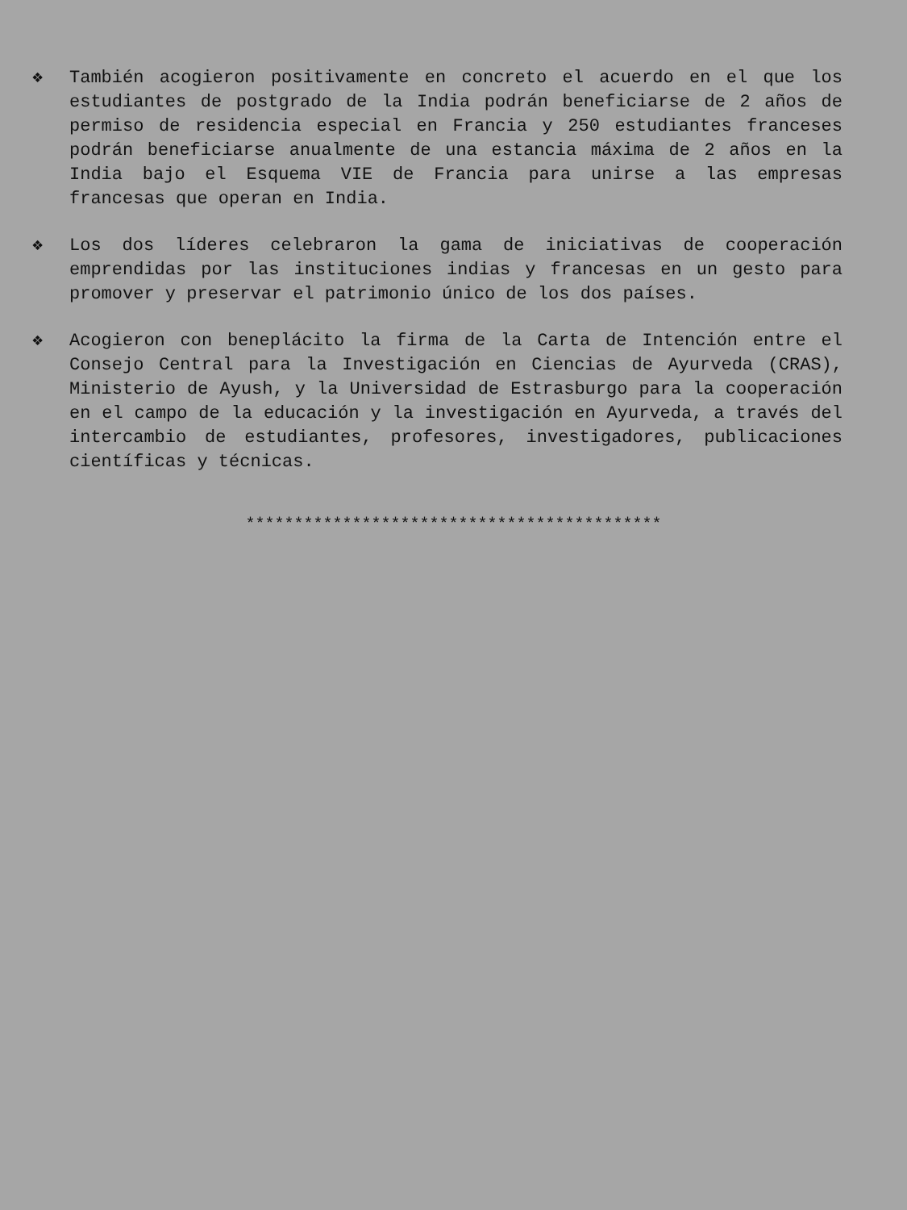❖ También acogieron positivamente en concreto el acuerdo en el que los estudiantes de postgrado de la India podrán beneficiarse de 2 años de permiso de residencia especial en Francia y 250 estudiantes franceses podrán beneficiarse anualmente de una estancia máxima de 2 años en la India bajo el Esquema VIE de Francia para unirse a las empresas francesas que operan en India.
❖ Los dos líderes celebraron la gama de iniciativas de cooperación emprendidas por las instituciones indias y francesas en un gesto para promover y preservar el patrimonio único de los dos países.
❖ Acogieron con beneplácito la firma de la Carta de Intención entre el Consejo Central para la Investigación en Ciencias de Ayurveda (CRAS), Ministerio de Ayush, y la Universidad de Estrasburgo para la cooperación en el campo de la educación y la investigación en Ayurveda, a través del intercambio de estudiantes, profesores, investigadores, publicaciones científicas y técnicas.
*******************************************